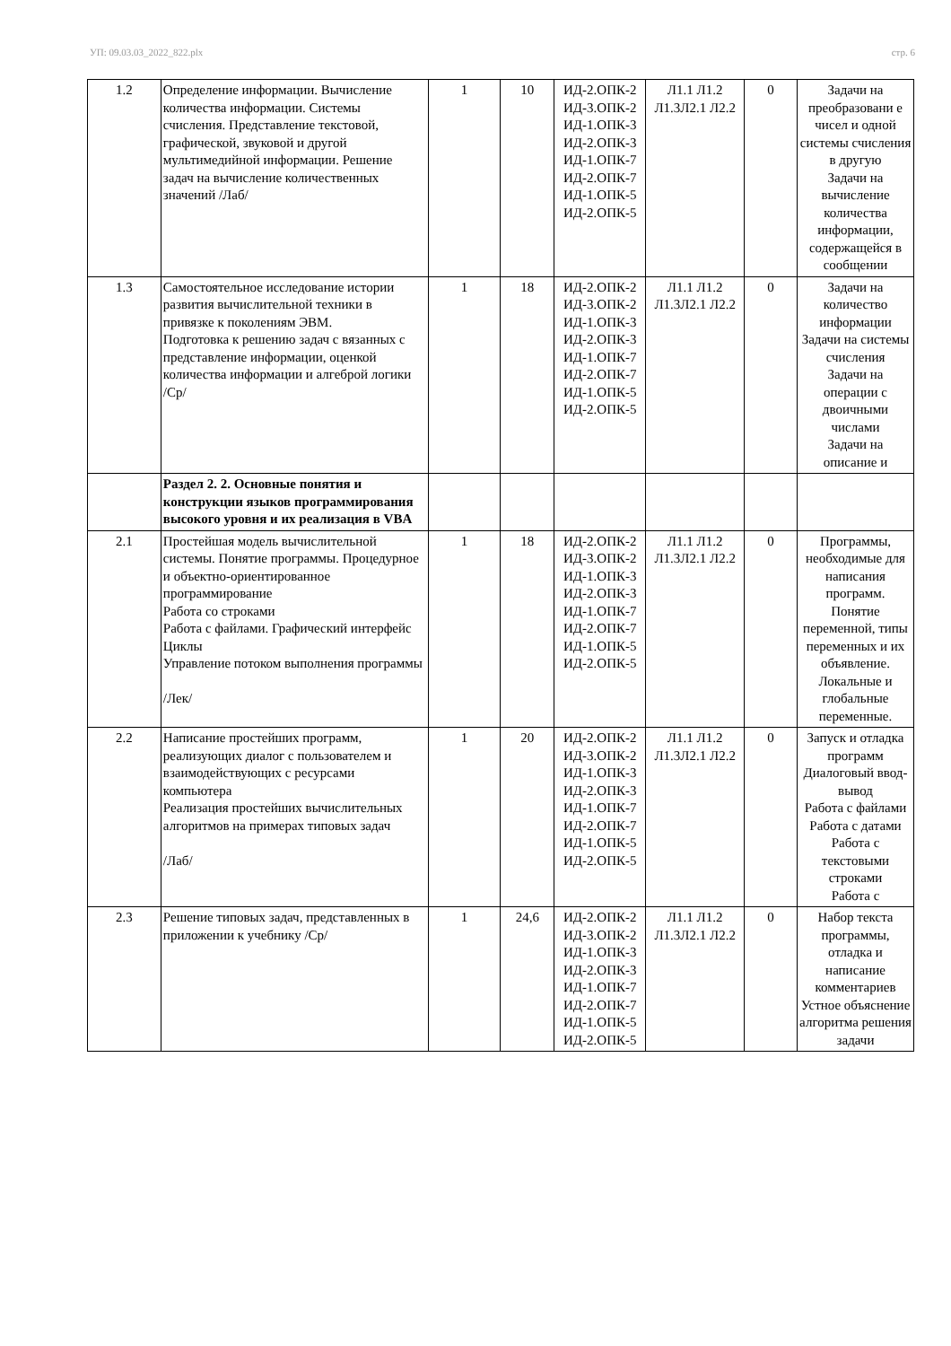УП: 09.03.03_2022_822.plx стр. 6
| 1.2 | Определение информации. Вычисление количества информации. Системы счисления. Представление текстовой, графической, звуковой и другой мультимедийной информации. Решение задач на вычисление количественных значений /Лаб/ | 1 | 10 | ИД-2.ОПК-2 ИД-3.ОПК-2 ИД-1.ОПК-3 ИД-2.ОПК-3 ИД-1.ОПК-7 ИД-2.ОПК-7 ИД-1.ОПК-5 ИД-2.ОПК-5 | Л1.1 Л1.2 Л1.3Л2.1 Л2.2 | 0 | Задачи на преобразовани е чисел и одной системы счисления в другую Задачи на вычисление количества информации, содержащейся в сообщении |
| 1.3 | Самостоятельное исследование истории развития вычислительной техники в привязке к поколениям ЭВМ. Подготовка к решению задач с вязанных с представление информации, оценкой количества информации и алгеброй логики /Ср/ | 1 | 18 | ИД-2.ОПК-2 ИД-3.ОПК-2 ИД-1.ОПК-3 ИД-2.ОПК-3 ИД-1.ОПК-7 ИД-2.ОПК-7 ИД-1.ОПК-5 ИД-2.ОПК-5 | Л1.1 Л1.2 Л1.3Л2.1 Л2.2 | 0 | Задачи на количество информации Задачи на системы счисления Задачи на операции с двоичными числами Задачи на описание и |
| | Раздел 2. 2. Основные понятия и конструкции языков программирования высокого уровня и их реализация в VBA | | | | | | |
| 2.1 | Простейшая модель вычислительной системы. Понятие программы. Процедурное и объектно-ориентированное программирование Работа со строками Работа с файлами. Графический интерфейс Циклы Управление потоком выполнения программы /Лек/ | 1 | 18 | ИД-2.ОПК-2 ИД-3.ОПК-2 ИД-1.ОПК-3 ИД-2.ОПК-3 ИД-1.ОПК-7 ИД-2.ОПК-7 ИД-1.ОПК-5 ИД-2.ОПК-5 | Л1.1 Л1.2 Л1.3Л2.1 Л2.2 | 0 | Программы, необходимые для написания программ. Понятие переменной, типы переменных и их объявление. Локальные и глобальные переменные. |
| 2.2 | Написание простейших программ, реализующих диалог с пользователем и взаимодействующих с ресурсами компьютера Реализация простейших вычислительных алгоритмов на примерах типовых задач /Лаб/ | 1 | 20 | ИД-2.ОПК-2 ИД-3.ОПК-2 ИД-1.ОПК-3 ИД-2.ОПК-3 ИД-1.ОПК-7 ИД-2.ОПК-7 ИД-1.ОПК-5 ИД-2.ОПК-5 | Л1.1 Л1.2 Л1.3Л2.1 Л2.2 | 0 | Запуск и отладка программ Диалоговый ввод-вывод Работа с файлами Работа с датами Работа с текстовыми строками Работа с |
| 2.3 | Решение типовых задач, представленных в приложении к учебнику /Ср/ | 1 | 24,6 | ИД-2.ОПК-2 ИД-3.ОПК-2 ИД-1.ОПК-3 ИД-2.ОПК-3 ИД-1.ОПК-7 ИД-2.ОПК-7 ИД-1.ОПК-5 ИД-2.ОПК-5 | Л1.1 Л1.2 Л1.3Л2.1 Л2.2 | 0 | Набор текста программы, отладка и написание комментариев Устное объяснение алгоритма решения задачи |